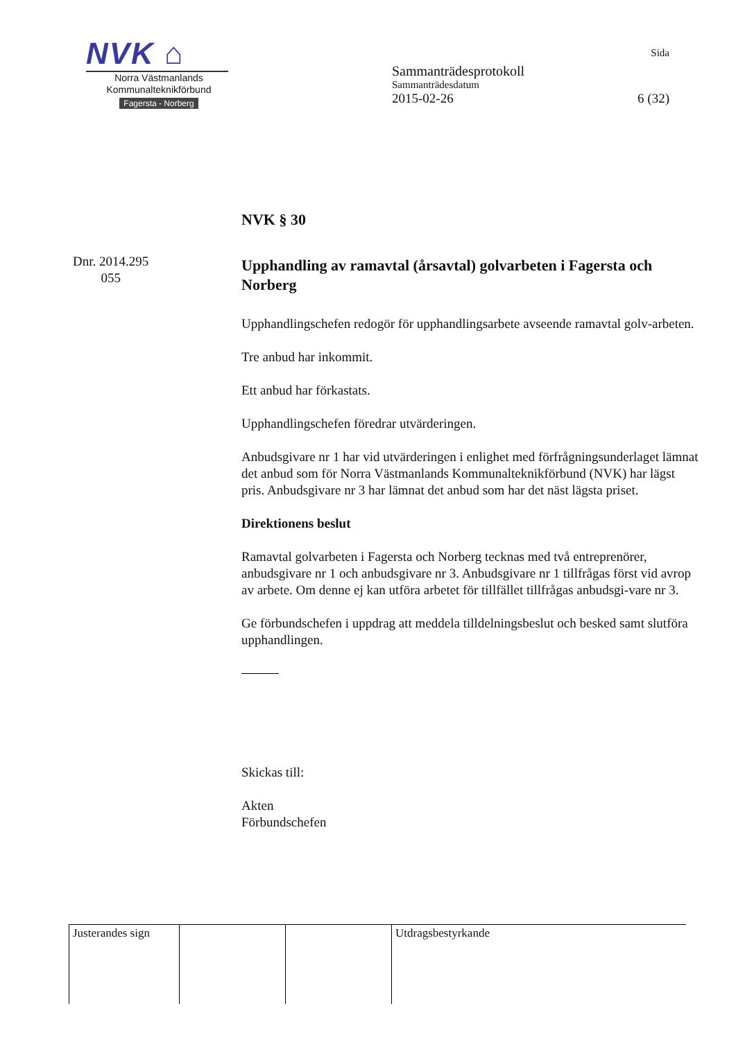NVK ⌂
Norra Västmanlands
Kommunalteknikförbund
Fagersta - Norberg
Sida
Sammanträdesprotokoll
Sammanträdesdatum
2015-02-26 6 (32)
Dnr. 2014.295
055
NVK § 30
Upphandling av ramavtal (årsavtal) golvarbeten i Fagersta och Norberg
Upphandlingschefen redogör för upphandlingsarbete avseende ramavtal golv-arbeten.
Tre anbud har inkommit.
Ett anbud har förkastats.
Upphandlingschefen föredrar utvärderingen.
Anbudsgivare nr 1 har vid utvärderingen i enlighet med förfrågningsunderlaget lämnat det anbud som för Norra Västmanlands Kommunalteknikförbund (NVK) har lägst pris. Anbudsgivare nr 3 har lämnat det anbud som har det näst lägsta priset.
Direktionens beslut
Ramavtal golvarbeten i Fagersta och Norberg tecknas med två entreprenörer, anbudsgivare nr 1 och anbudsgivare nr 3. Anbudsgivare nr 1 tillfrågas först vid avrop av arbete. Om denne ej kan utföra arbetet för tillfället tillfrågas anbudsgi-vare nr 3.
Ge förbundschefen i uppdrag att meddela tilldelningsbeslut och besked samt slutföra upphandlingen.
Skickas till:
Akten
Förbundschefen
| Justerandes sign | | | Utdragsbestyrkande |